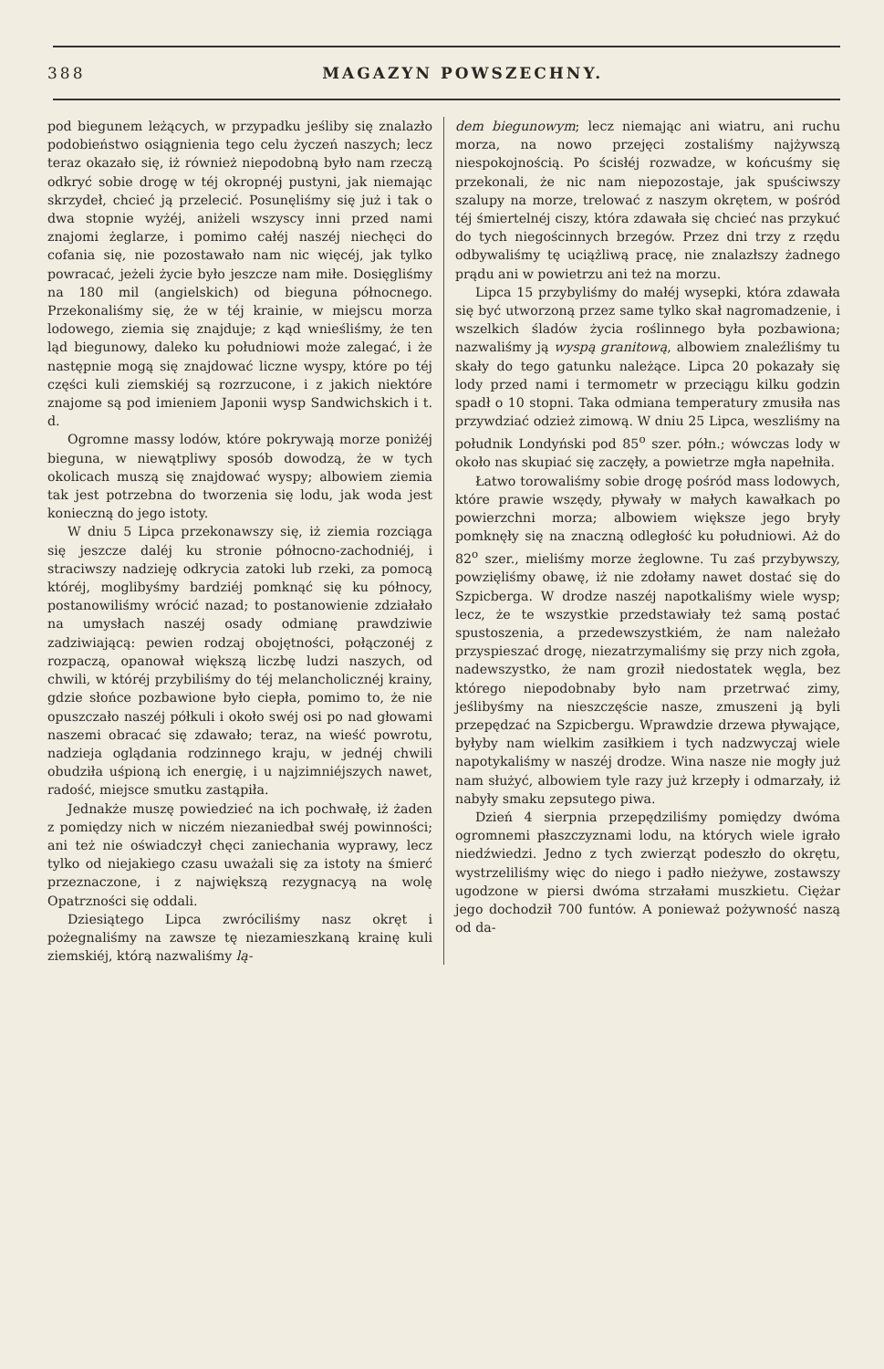388 MAGAZYN POWSZECHNY.
pod biegunem leżących, w przypadku jeśliby się znalazło podobieństwo osiągnienia tego celu życzeń naszych; lecz teraz okazało się, iż również niepodobną było nam rzeczą odkryć sobie drogę w téj okropnéj pustyni, jak niemając skrzydeł, chcieć ją przelecić. Posunęliśmy się już i tak o dwa stopnie wyżéj, aniżeli wszyscy inni przed nami znajomi żeglarze, i pomimo całéj naszéj niechęci do cofania się, nie pozostawało nam nic więcéj, jak tylko powracać, jeżeli życie było jeszcze nam miłe. Dosięgliśmy na 180 mil (angielskich) od bieguna północnego. Przekonaliśmy się, że w téj krainie, w miejscu morza lodowego, ziemia się znajduje; z kąd wnieśliśmy, że ten ląd biegunowy, daleko ku południowi może zalegać, i że następnie mogą się znajdować liczne wyspy, które po téj części kuli ziemskiéj są rozrzucone, i z jakich niektóre znajome są pod imieniem Japonii wysp Sandwichskich i t. d.
Ogromne massy lodów, które pokrywają morze poniżéj bieguna, w niewątpliwy sposób dowodzą, że w tych okolicach muszą się znajdować wyspy; albowiem ziemia tak jest potrzebna do tworzenia się lodu, jak woda jest konieczną do jego istoty.
W dniu 5 Lipca przekonawszy się, iż ziemia rozciąga się jeszcze daléj ku stronie północno-zachodniéj, i straciwszy nadzieję odkrycia zatoki lub rzeki, za pomocą któréj, moglibyśmy bardziéj pomknąć się ku północy, postanowiliśmy wrócić nazad; to postanowienie zdziałało na umysłach naszéj osady odmianę prawdziwie zadziwiającą: pewien rodzaj obojętności, połączonéj z rozpaczą, opanował większą liczbę ludzi naszych, od chwili, w któréj przybiliśmy do téj melancholicznéj krainy, gdzie słońce pozbawione było ciepła, pomimo to, że nie opuszczało naszéj półkuli i około swéj osi po nad głowami naszemi obracać się zdawało; teraz, na wieść powrotu, nadzieja oglądania rodzinnego kraju, w jednéj chwili obudziła uśpioną ich energię, i u najzimniéjszych nawet, radość, miejsce smutku zastąpiła.
Jednakże muszę powiedzieć na ich pochwałę, iż żaden z pomiędzy nich w niczém niezaniedbał swéj powinności; ani też nie oświadczył chęci zaniechania wyprawy, lecz tylko od niejakiego czasu uważali się za istoty na śmierć przeznaczone, i z największą rezygnacyą na wolę Opatrzności się oddali.
Dziesiątego Lipca zwróciliśmy nasz okręt i pożegnaliśmy na zawsze tę niezamieszkaną krainę kuli ziemskiéj, którą nazwaliśmy lą-
dem biegunowym; lecz niemając ani wiatru, ani ruchu morza, na nowo przejęci zostaliśmy najżywszą niespokojnością. Po ścisłéj rozwadze, w końcuśmy się przekonali, że nic nam niepozostaje, jak spuściwszy szalupy na morze, trelować z naszym okrętem, w pośród téj śmiertelnéj ciszy, która zdawała się chcieć nas przykuć do tych niegościnnych brzegów. Przez dni trzy z rzędu odbywaliśmy tę uciążliwą pracę, nie znalazłszy żadnego prądu ani w powietrzu ani też na morzu.
Lipca 15 przybyliśmy do małéj wysepki, która zdawała się być utworzoną przez same tylko skał nagromadzenie, i wszelkich śladów życia roślinnego była pozbawiona; nazwaliśmy ją wyspą granitową, albowiem znaleźliśmy tu skały do tego gatunku należące. Lipca 20 pokazały się lody przed nami i termometr w przeciągu kilku godzin spadł o 10 stopni. Taka odmiana temperatury zmusiła nas przywdziać odzież zimową. W dniu 25 Lipca, weszliśmy na południk Londyński pod 85<sup>o</sup> szer. półn.; wówczas lody w około nas skupiać się zaczęły, a powietrze mgła napełniła.
Łatwo torowaliśmy sobie drogę pośród mass lodowych, które prawie wszędy, pływały w małych kawałkach po powierzchni morza; albowiem większe jego bryły pomknęły się na znaczną odległość ku południowi. Aż do 82<sup>o</sup> szer., mieliśmy morze żeglowne. Tu zaś przybywszy, powzięliśmy obawę, iż nie zdołamy nawet dostać się do Szpicberga. W drodze naszéj napotkaliśmy wiele wysp; lecz, że te wszystkie przedstawiały też samą postać spustoszenia, a przedewszystkiém, że nam należało przyspieszać drogę, niezatrzymaliśmy się przy nich zgoła, nadewszystko, że nam groził niedostatek węgla, bez którego niepodobnaby było nam przetrwać zimy, jeślibyśmy na nieszczęście nasze, zmuszeni ją byli przepędzać na Szpicbergu. Wprawdzie drzewa pływające, byłyby nam wielkim zasiłkiem i tych nadzwyczaj wiele napotykaliśmy w naszéj drodze. Wina nasze nie mogły już nam służyć, albowiem tyle razy już krzepły i odmarzały, iż nabyły smaku zepsutego piwa.
Dzień 4 sierpnia przepędziliśmy pomiędzy dwóma ogromnemi płaszczyznami lodu, na których wiele igrało niedźwiedzi. Jedno z tych zwierząt podeszło do okrętu, wystrzeliliśmy więc do niego i padło nieżywe, zostawszy ugodzone w piersi dwóma strzałami muszkietu. Ciężar jego dochodził 700 funtów. A ponieważ pożywność naszą od da-